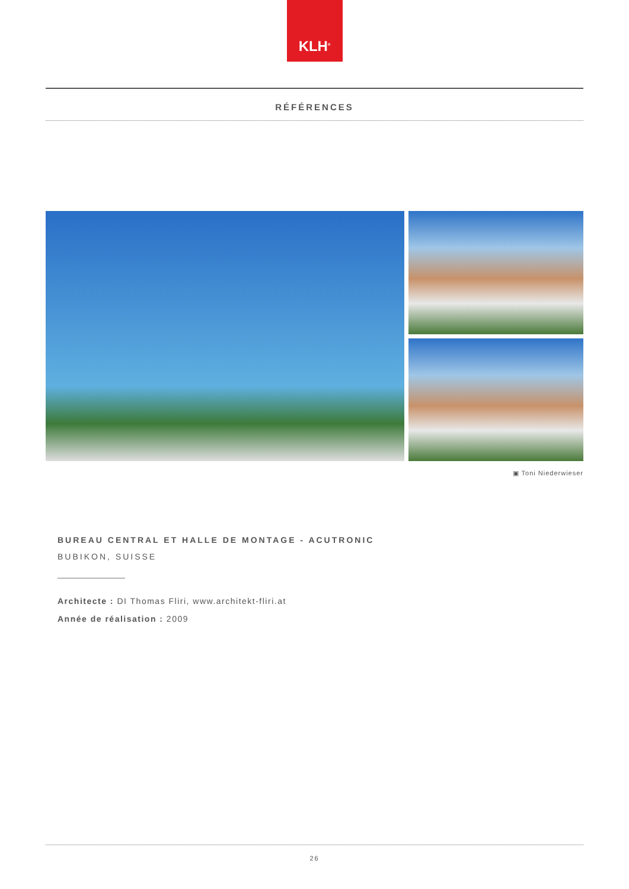KLH<sup>®</sup>
RÉFÉRENCES
▣ Toni Niederwieser
BUREAU CENTRAL ET HALLE DE MONTAGE - ACUTRONIC
BUBIKON, SUISSE
Architecte : DI Thomas Fliri, www.architekt-fliri.at
Année de réalisation : 2009
26